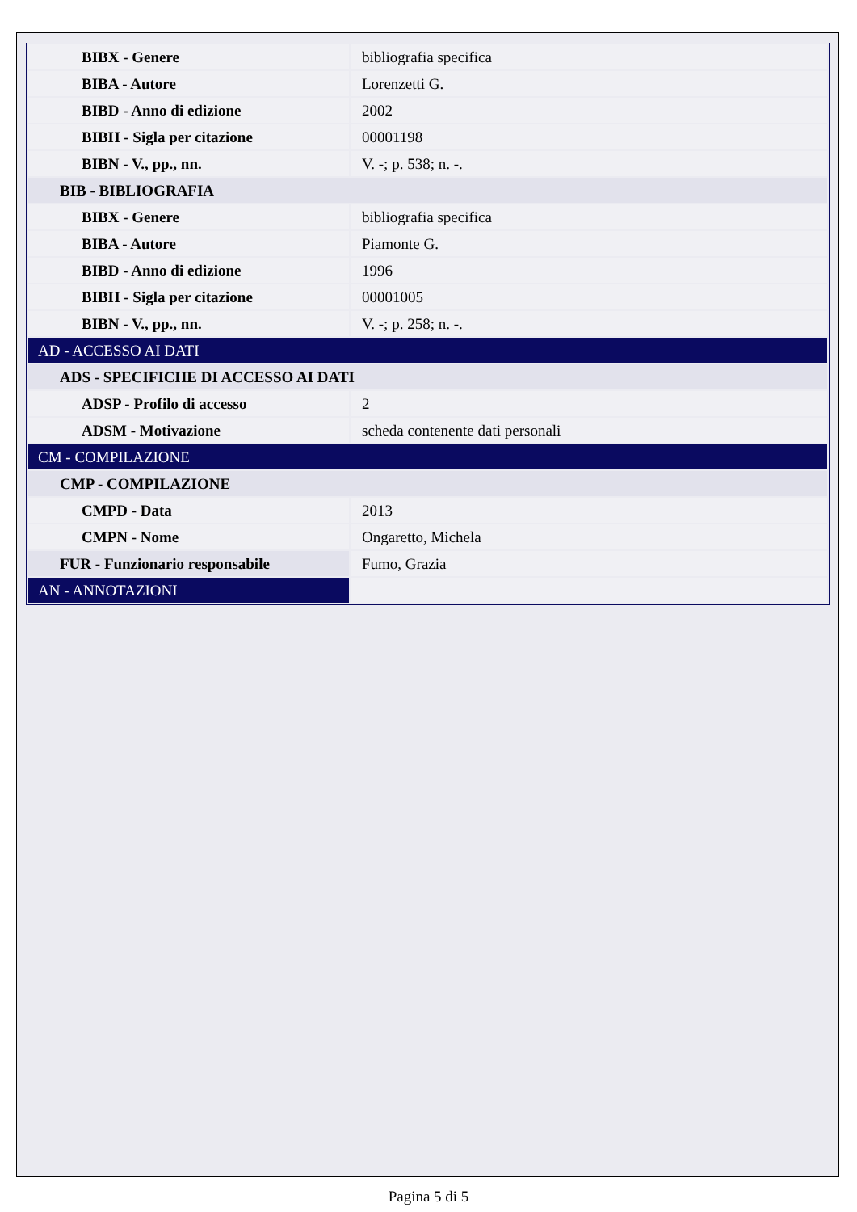| BIBX - Genere | bibliografia specifica |
| BIBA - Autore | Lorenzetti G. |
| BIBD - Anno di edizione | 2002 |
| BIBH - Sigla per citazione | 00001198 |
| BIBN - V., pp., nn. | V. -; p. 538; n. -. |
| BIB - BIBLIOGRAFIA | |
| BIBX - Genere | bibliografia specifica |
| BIBA - Autore | Piamonte G. |
| BIBD - Anno di edizione | 1996 |
| BIBH - Sigla per citazione | 00001005 |
| BIBN - V., pp., nn. | V. -; p. 258; n. -. |
| AD - ACCESSO AI DATI | |
| ADS - SPECIFICHE DI ACCESSO AI DATI | |
| ADSP - Profilo di accesso | 2 |
| ADSM - Motivazione | scheda contenente dati personali |
| CM - COMPILAZIONE | |
| CMP - COMPILAZIONE | |
| CMPD - Data | 2013 |
| CMPN - Nome | Ongaretto, Michela |
| FUR - Funzionario responsabile | Fumo, Grazia |
| AN - ANNOTAZIONI | |
Pagina 5 di 5